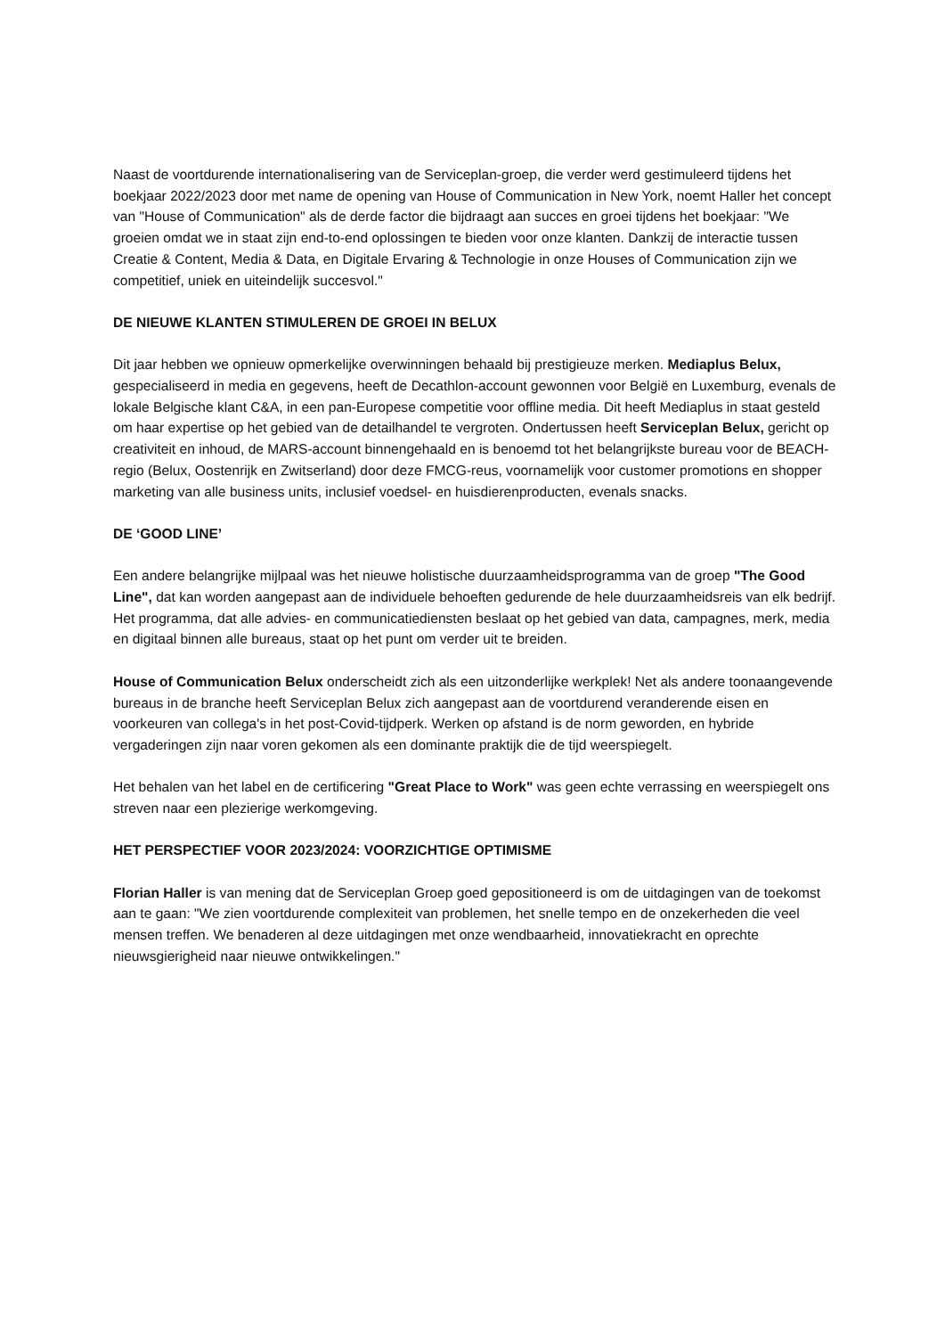Naast de voortdurende internationalisering van de Serviceplan-groep, die verder werd gestimuleerd tijdens het boekjaar 2022/2023 door met name de opening van House of Communication in New York, noemt Haller het concept van "House of Communication" als de derde factor die bijdraagt aan succes en groei tijdens het boekjaar: "We groeien omdat we in staat zijn end-to-end oplossingen te bieden voor onze klanten. Dankzij de interactie tussen Creatie & Content, Media & Data, en Digitale Ervaring & Technologie in onze Houses of Communication zijn we competitief, uniek en uiteindelijk succesvol."
DE NIEUWE KLANTEN STIMULEREN DE GROEI IN BELUX
Dit jaar hebben we opnieuw opmerkelijke overwinningen behaald bij prestigieuze merken. Mediaplus Belux, gespecialiseerd in media en gegevens, heeft de Decathlon-account gewonnen voor België en Luxemburg, evenals de lokale Belgische klant C&A, in een pan-Europese competitie voor offline media. Dit heeft Mediaplus in staat gesteld om haar expertise op het gebied van de detailhandel te vergroten. Ondertussen heeft Serviceplan Belux, gericht op creativiteit en inhoud, de MARS-account binnengehaald en is benoemd tot het belangrijkste bureau voor de BEACH-regio (Belux, Oostenrijk en Zwitserland) door deze FMCG-reus, voornamelijk voor customer promotions en shopper marketing van alle business units, inclusief voedsel- en huisdierenproducten, evenals snacks.
DE ‘GOOD LINE’
Een andere belangrijke mijlpaal was het nieuwe holistische duurzaamheidsprogramma van de groep "The Good Line", dat kan worden aangepast aan de individuele behoeften gedurende de hele duurzaamheidsreis van elk bedrijf. Het programma, dat alle advies- en communicatiediensten beslaat op het gebied van data, campagnes, merk, media en digitaal binnen alle bureaus, staat op het punt om verder uit te breiden.
House of Communication Belux onderscheidt zich als een uitzonderlijke werkplek! Net als andere toonaangevende bureaus in de branche heeft Serviceplan Belux zich aangepast aan de voortdurend veranderende eisen en voorkeuren van collega's in het post-Covid-tijdperk. Werken op afstand is de norm geworden, en hybride vergaderingen zijn naar voren gekomen als een dominante praktijk die de tijd weerspiegelt.
Het behalen van het label en de certificering "Great Place to Work" was geen echte verrassing en weerspiegelt ons streven naar een plezierige werkomgeving.
HET PERSPECTIEF VOOR 2023/2024: VOORZICHTIGE OPTIMISME
Florian Haller is van mening dat de Serviceplan Groep goed gepositioneerd is om de uitdagingen van de toekomst aan te gaan: "We zien voortdurende complexiteit van problemen, het snelle tempo en de onzekerheden die veel mensen treffen. We benaderen al deze uitdagingen met onze wendbaarheid, innovatiekracht en oprechte nieuwsgierigheid naar nieuwe ontwikkelingen."